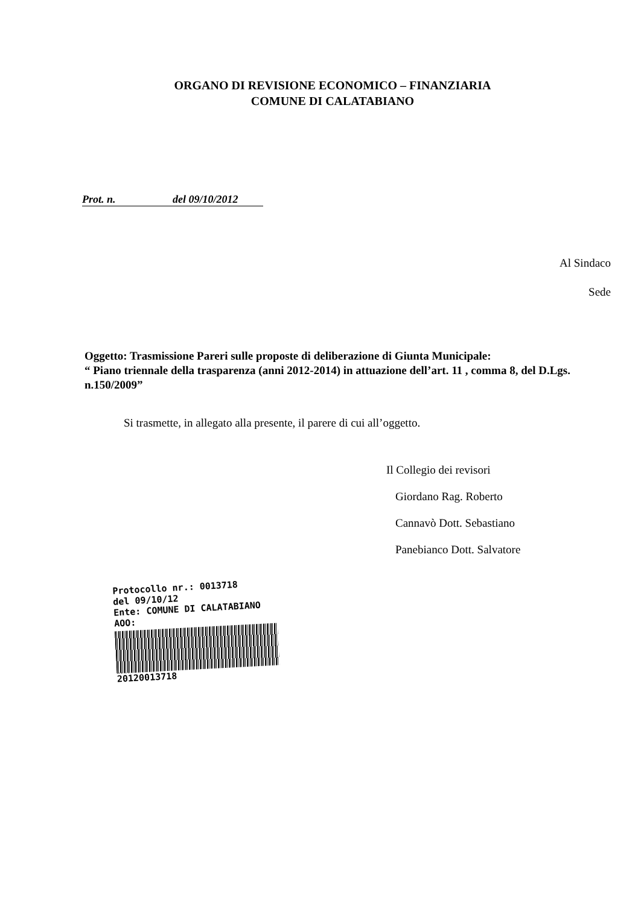ORGANO DI REVISIONE ECONOMICO – FINANZIARIA
COMUNE DI CALATABIANO
Prot. n. del 09/10/2012
Al Sindaco
Sede
Oggetto: Trasmissione Pareri sulle proposte di deliberazione di Giunta Municipale:
“ Piano triennale della trasparenza (anni 2012-2014) in attuazione dell’art. 11 , comma 8, del D.Lgs. n.150/2009”
Si trasmette, in allegato alla presente, il parere di cui all’oggetto.
Il Collegio dei revisori
Giordano Rag. Roberto
Cannavò Dott. Sebastiano
Panebianco Dott. Salvatore
Protocollo nr.: 0013718
del 09/10/12
Ente: COMUNE DI CALATABIANO
AOO:
20120013718